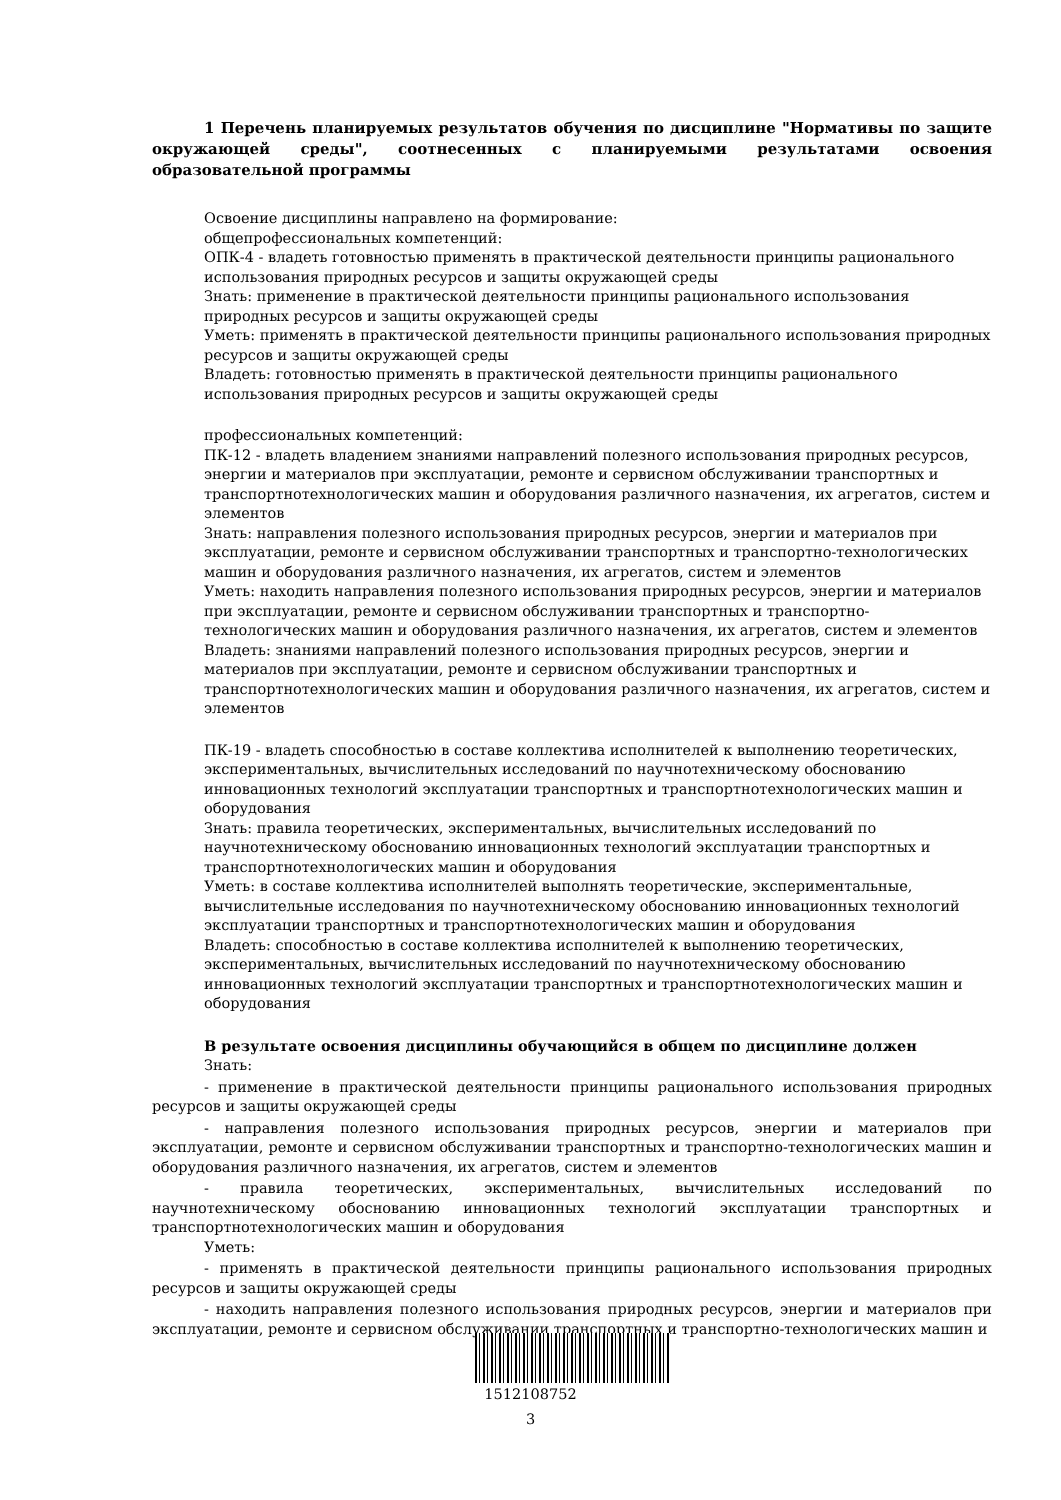1 Перечень планируемых результатов обучения по дисциплине "Нормативы по защите окружающей среды", соотнесенных с планируемыми результатами освоения образовательной программы
Освоение дисциплины направлено на формирование:
общепрофессиональных компетенций:
ОПК-4 - владеть готовностью применять в практической деятельности принципы рационального использования природных ресурсов и защиты окружающей среды
Знать: применение в практической деятельности принципы рационального использования природных ресурсов и защиты окружающей среды
Уметь: применять в практической деятельности принципы рационального использования природных ресурсов и защиты окружающей среды
Владеть: готовностью применять в практической деятельности принципы рационального использования природных ресурсов и защиты окружающей среды
профессиональных компетенций:
ПК-12 - владеть владением знаниями направлений полезного использования природных ресурсов, энергии и материалов при эксплуатации, ремонте и сервисном обслуживании транспортных и транспортнотехнологических машин и оборудования различного назначения, их агрегатов, систем и элементов
Знать: направления полезного использования природных ресурсов, энергии и материалов при эксплуатации, ремонте и сервисном обслуживании транспортных и транспортно-технологических машин и оборудования различного назначения, их агрегатов, систем и элементов
Уметь: находить направления полезного использования природных ресурсов, энергии и материалов при эксплуатации, ремонте и сервисном обслуживании транспортных и транспортно-технологических машин и оборудования различного назначения, их агрегатов, систем и элементов
Владеть: знаниями направлений полезного использования природных ресурсов, энергии и материалов при эксплуатации, ремонте и сервисном обслуживании транспортных и транспортнотехнологических машин и оборудования различного назначения, их агрегатов, систем и элементов
ПК-19 - владеть способностью в составе коллектива исполнителей к выполнению теоретических, экспериментальных, вычислительных исследований по научнотехническому обоснованию инновационных технологий эксплуатации транспортных и транспортнотехнологических машин и оборудования
Знать: правила теоретических, экспериментальных, вычислительных исследований по научнотехническому обоснованию инновационных технологий эксплуатации транспортных и транспортнотехнологических машин и оборудования
Уметь: в составе коллектива исполнителей выполнять теоретические, экспериментальные, вычислительные исследования по научнотехническому обоснованию инновационных технологий эксплуатации транспортных и транспортнотехнологических машин и оборудования
Владеть: способностью в составе коллектива исполнителей к выполнению теоретических, экспериментальных, вычислительных исследований по научнотехническому обоснованию инновационных технологий эксплуатации транспортных и транспортнотехнологических машин и оборудования
В результате освоения дисциплины обучающийся в общем по дисциплине должен
Знать:
- применение в практической деятельности принципы рационального использования природных ресурсов и защиты окружающей среды
- направления полезного использования природных ресурсов, энергии и материалов при эксплуатации, ремонте и сервисном обслуживании транспортных и транспортно-технологических машин и оборудования различного назначения, их агрегатов, систем и элементов
- правила теоретических, экспериментальных, вычислительных исследований по научнотехническому обоснованию инновационных технологий эксплуатации транспортных и транспортнотехнологических машин и оборудования
Уметь:
- применять в практической деятельности принципы рационального использования природных ресурсов и защиты окружающей среды
- находить направления полезного использования природных ресурсов, энергии и материалов при эксплуатации, ремонте и сервисном обслуживании транспортных и транспортно-технологических машин и
1512108752
3